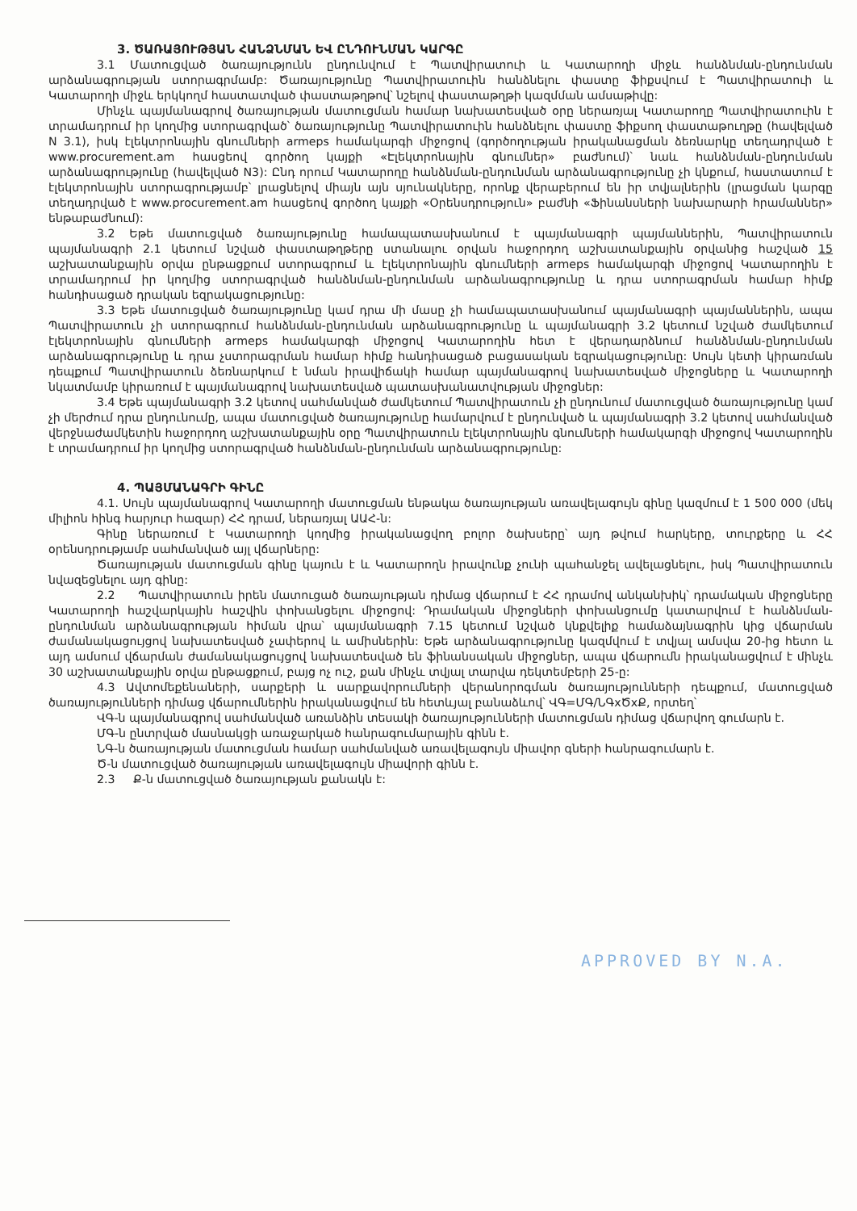3. ԾԱՌԱՅՈՒԹՅԱՆ ՀԱՆՁՆՄԱՆ ԵՎ ԸՆԴՈՒՆՄԱՆ ԿԱՐԳԸ
3.1 Մատուցված ծառայությունն ընդունվում է Պատվիրատուի և Կատարողի միջև հանձնման-ընդունման արձանագրության ստորագրմամբ: Ծառայությունը Պատվիրատուին հանձնելու փաստը ֆիքսվում է Պատվիրատուի և Կատարողի միջև երկկողմ հաստատված փաստաթղթով՝ նշելով փաստաթղթի կազմման ամսաթիվը:
Մինչև պայմանագրով ծառայության մատուցման համար նախատեսված օրը ներառյալ Կատարողը Պատվիրատուին է տրամադրում իր կողմից ստորագրված՝ ծառայությունը Պատվիրատուին հանձնելու փաստը ֆիքսող փաստաթուղթը (հավելված N 3.1), իսկ էլեկտրոնային գնումների armeps համակարգի միջոցով (գործողության իրականացման ձեռնարկը տեղադրված է www.procurement.am հասցեով գործող կայքի «Էլեկտրոնային գնումներ» բաժնում)՝ նաև հանձնման-ընդունման արձանագրությունը (հավելված N3): Ընդ որում Կատարողը հանձնման-ընդունման արձանագրությունը չի կնքում, հաստատում է էլեկտրոնային ստորագրությամբ՝ լրացնելով միայն այն սյունակները, որոնք վերաբերում են իր տվյալներին (լրացման կարգը տեղադրված է www.procurement.am հասցեով գործող կայքի «Օրենսդրություն» բաժնի «Ֆինանսների նախարարի հրամաններ» ենթաբաժնում):
3.2 Եթե մատուցված ծառայությունը համապատասխանում է պայմանագրի պայմաններին, Պատվիրատուն պայմանագրի 2.1 կետում նշված փաստաթղթերը ստանալու օրվան հաջորդող աշխատանքային օրվանից հաշված 15 աշխատանքային օրվա ընթացքում ստորագրում և էլեկտրոնային գնումների armeps համակարգի միջոցով Կատարողին է տրամադրում իր կողմից ստորագրված հանձնման-ընդունման արձանագրությունը և դրա ստորագրման համար հիմք հանդիսացած դրական եզրակացությունը:
3.3 Եթե մատուցված ծառայությունը կամ դրա մի մասը չի համապատասխանում պայմանագրի պայմաններին, ապա Պատվիրատուն չի ստորագրում հանձնման-ընդունման արձանագրությունը և պայմանագրի 3.2 կետում նշված ժամկետում էլեկտրոնային գնումների armeps համակարգի միջոցով Կատարողին հետ է վերադարձնում հանձնման-ընդունման արձանագրությունը և դրա չստորագրման համար հիմք հանդիսացած բացասական եզրակացությունը: Սույն կետի կիրառման դեպքում Պատվիրատուն ձեռնարկում է նման իրավիճակի համար պայմանագրով նախատեսված միջոցները և Կատարողի նկատմամբ կիրառում է պայմանագրով նախատեսված պատասխանատվության միջոցներ:
3.4 Եթե պայմանագրի 3.2 կետով սահմանված ժամկետում Պատվիրատուն չի ընդունում մատուցված ծառայությունը կամ չի մերժում դրա ընդունումը, ապա մատուցված ծառայությունը համարվում է ընդունված և պայմանագրի 3.2 կետով սահմանված վերջնաժամկետին հաջորդող աշխատանքային օրը Պատվիրատուն էլեկտրոնային գնումների համակարգի միջոցով Կատարողին է տրամադրում իր կողմից ստորագրված հանձնման-ընդունման արձանագրությունը:
4. ՊԱՅՄԱՆԱԳՐԻ ԳԻՆԸ
4.1. Սույն պայմանագրով Կատարողի մատուցման ենթակա ծառայության առավելագույն գինը կազմում է 1 500 000 (մեկ միլիոն հինգ հարյուր հազար) ՀՀ դրամ, ներառյալ ԱԱՀ-ն:
Գինը ներառում է Կատարողի կողմից իրականացվող բոլոր ծախսերը՝ այդ թվում հարկերը, տուրքերը և ՀՀ օրենսդրությամբ սահմանված այլ վճարները:
Ծառայության մատուցման գինը կայուն է և Կատարողն իրավունք չունի պահանջել ավելացնելու, իսկ Պատվիրատուն նվազեցնելու այդ գինը:
2.2 Պատվիրատուն իրեն մատուցած ծառայության դիմաց վճարում է ՀՀ դրամով անկանխիկ՝ դրամական միջոցները Կատարողի հաշվարկային հաշվին փոխանցելու միջոցով: Դրամական միջոցների փոխանցումը կատարվում է հանձնման-ընդունման արձանագրության հիման վրա՝ պայմանագրի 7.15 կետում նշված կնքվելիք համաձայնագրին կից վճարման ժամանակացույցով նախատեսված չափերով և ամիսներին: Եթե արձանագրությունը կազմվում է տվյալ ամսվա 20-ից հետո և այդ ամսում վճարման ժամանակացույցով նախատեսված են ֆինանսական միջոցներ, ապա վճարումն իրականացվում է մինչև 30 աշխատանքային օրվա ընթացքում, բայց ոչ ուշ, քան մինչև տվյալ տարվա դեկտեմբերի 25-ը:
4.3 Ավտոմեքենաների, սարքերի և սարքավորումների վերանորոգման ծառայությունների դեպքում, մատուցված ծառայությունների դիմաց վճարումներին իրականացվում են հետևյալ բանաձևով՝ ՎԳ=ՄԳ/ՆԳxԾxՔ, որտեղ՝
ՎԳ-ն պայմանագրով սահմանված առանձին տեսակի ծառայությունների մատուցման դիմաց վճարվող գումարն է.
ՄԳ-ն ընտրված մասնակցի առաջարկած հանրագումարային գինն է.
ՆԳ-ն ծառայության մատուցման համար սահմանված առավելագույն միավոր գների հանրագումարն է.
Ծ-ն մատուցված ծառայության առավելագույն միավորի գինն է.
2.3 Ք-ն մատուցված ծառայության քանակն է:
APPROVED BY N.A.